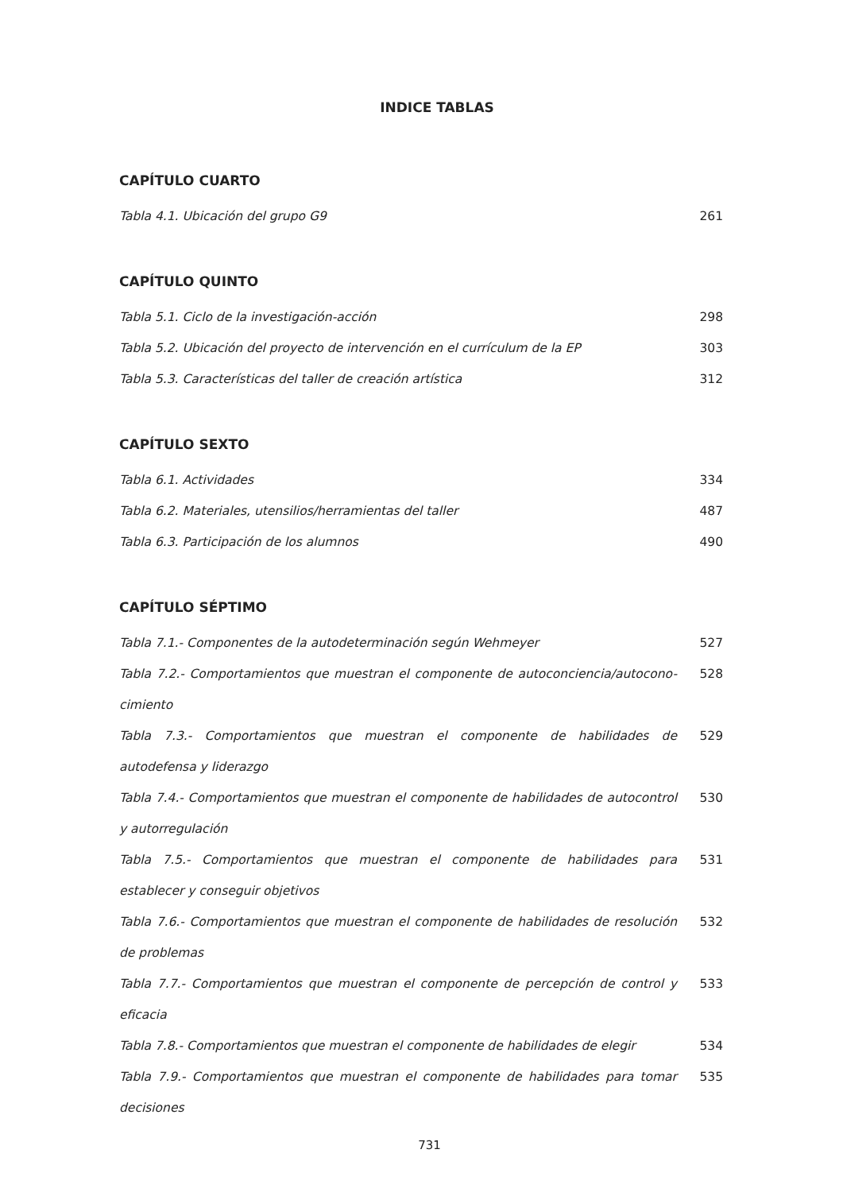INDICE TABLAS
CAPÍTULO CUARTO
| Tabla 4.1. Ubicación del grupo G9 | 261 |
CAPÍTULO QUINTO
| Tabla 5.1. Ciclo de la investigación-acción | 298 |
| Tabla 5.2. Ubicación del proyecto de intervención en el currículum de la EP | 303 |
| Tabla 5.3. Características del taller de creación artística | 312 |
CAPÍTULO SEXTO
| Tabla 6.1. Actividades | 334 |
| Tabla 6.2. Materiales, utensilios/herramientas del taller | 487 |
| Tabla 6.3. Participación de los alumnos | 490 |
CAPÍTULO SÉPTIMO
| Tabla 7.1.- Componentes de la autodeterminación según Wehmeyer | 527 |
| Tabla 7.2.- Comportamientos que muestran el componente de autoconciencia/autocono-cimiento | 528 |
| Tabla 7.3.- Comportamientos que muestran el componente de habilidades de autodefensa y liderazgo | 529 |
| Tabla 7.4.- Comportamientos que muestran el componente de habilidades de autocontrol y autorregulación | 530 |
| Tabla 7.5.- Comportamientos que muestran el componente de habilidades para establecer y conseguir objetivos | 531 |
| Tabla 7.6.- Comportamientos que muestran el componente de habilidades de resolución de problemas | 532 |
| Tabla 7.7.- Comportamientos que muestran el componente de percepción de control y eficacia | 533 |
| Tabla 7.8.- Comportamientos que muestran el componente de habilidades de elegir | 534 |
| Tabla 7.9.- Comportamientos que muestran el componente de habilidades para tomar decisiones | 535 |
731